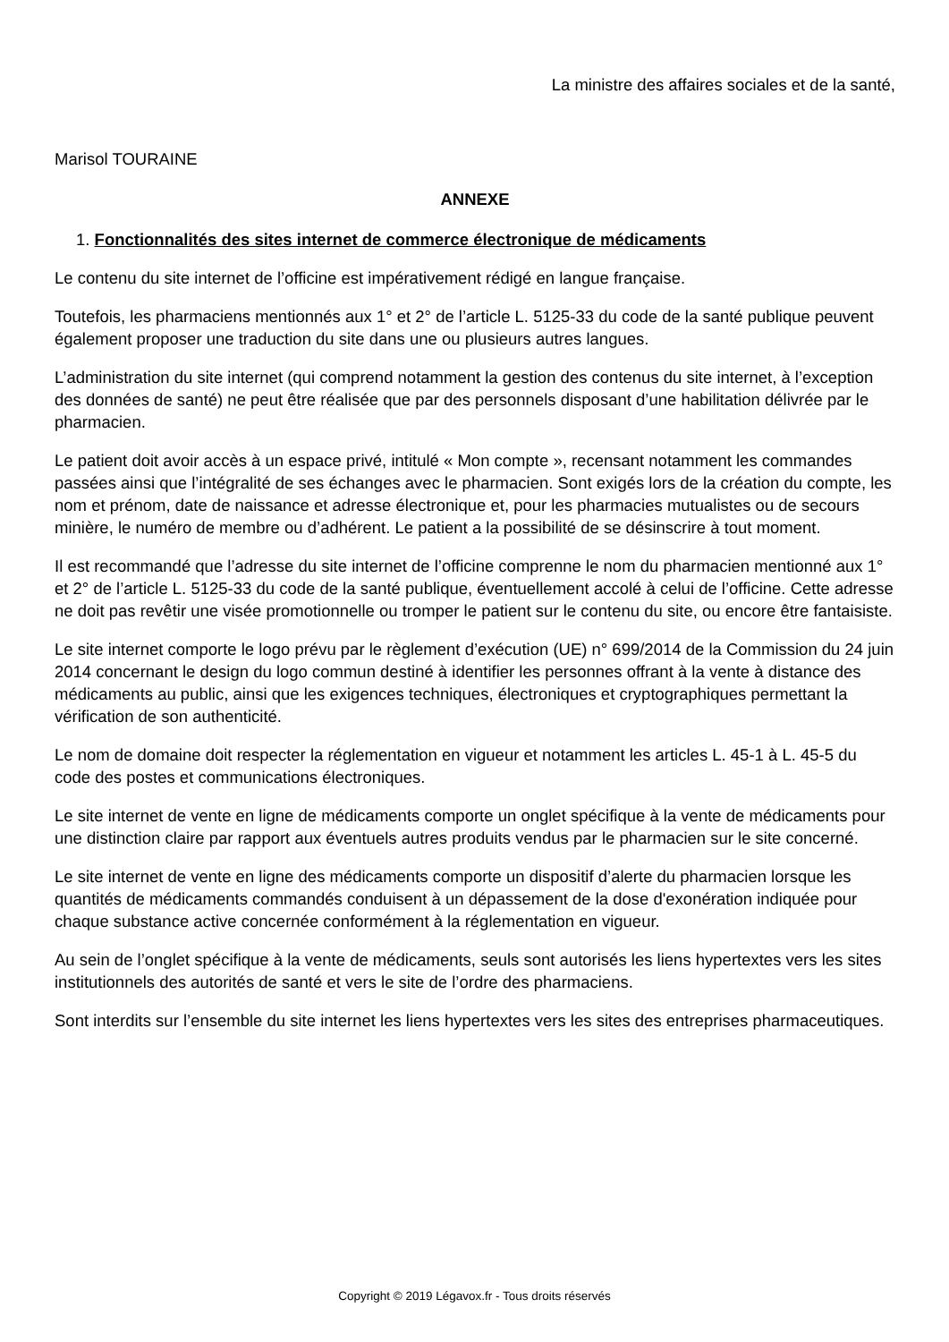La ministre des affaires sociales et de la santé,
Marisol TOURAINE
ANNEXE
1. Fonctionnalités des sites internet de commerce électronique de médicaments
Le contenu du site internet de l’officine est impérativement rédigé en langue française.
Toutefois, les pharmaciens mentionnés aux 1° et 2° de l’article L. 5125-33 du code de la santé publique peuvent également proposer une traduction du site dans une ou plusieurs autres langues.
L’administration du site internet (qui comprend notamment la gestion des contenus du site internet, à l’exception des données de santé) ne peut être réalisée que par des personnels disposant d’une habilitation délivrée par le pharmacien.
Le patient doit avoir accès à un espace privé, intitulé « Mon compte », recensant notamment les commandes passées ainsi que l’intégralité de ses échanges avec le pharmacien. Sont exigés lors de la création du compte, les nom et prénom, date de naissance et adresse électronique et, pour les pharmacies mutualistes ou de secours minière, le numéro de membre ou d’adhérent. Le patient a la possibilité de se désinscrire à tout moment.
Il est recommandé que l’adresse du site internet de l’officine comprenne le nom du pharmacien mentionné aux 1° et 2° de l’article L. 5125-33 du code de la santé publique, éventuellement accolé à celui de l’officine. Cette adresse ne doit pas revêtir une visée promotionnelle ou tromper le patient sur le contenu du site, ou encore être fantaisiste.
Le site internet comporte le logo prévu par le règlement d’exécution (UE) n° 699/2014 de la Commission du 24 juin 2014 concernant le design du logo commun destiné à identifier les personnes offrant à la vente à distance des médicaments au public, ainsi que les exigences techniques, électroniques et cryptographiques permettant la vérification de son authenticité.
Le nom de domaine doit respecter la réglementation en vigueur et notamment les articles L. 45-1 à L. 45-5 du code des postes et communications électroniques.
Le site internet de vente en ligne de médicaments comporte un onglet spécifique à la vente de médicaments pour une distinction claire par rapport aux éventuels autres produits vendus par le pharmacien sur le site concerné.
Le site internet de vente en ligne des médicaments comporte un dispositif d’alerte du pharmacien lorsque les quantités de médicaments commandés conduisent à un dépassement de la dose d'exonération indiquée pour chaque substance active concernée conformément à la réglementation en vigueur.
Au sein de l’onglet spécifique à la vente de médicaments, seuls sont autorisés les liens hypertextes vers les sites institutionnels des autorités de santé et vers le site de l’ordre des pharmaciens.
Sont interdits sur l’ensemble du site internet les liens hypertextes vers les sites des entreprises pharmaceutiques.
Copyright © 2019 Légavox.fr - Tous droits réservés